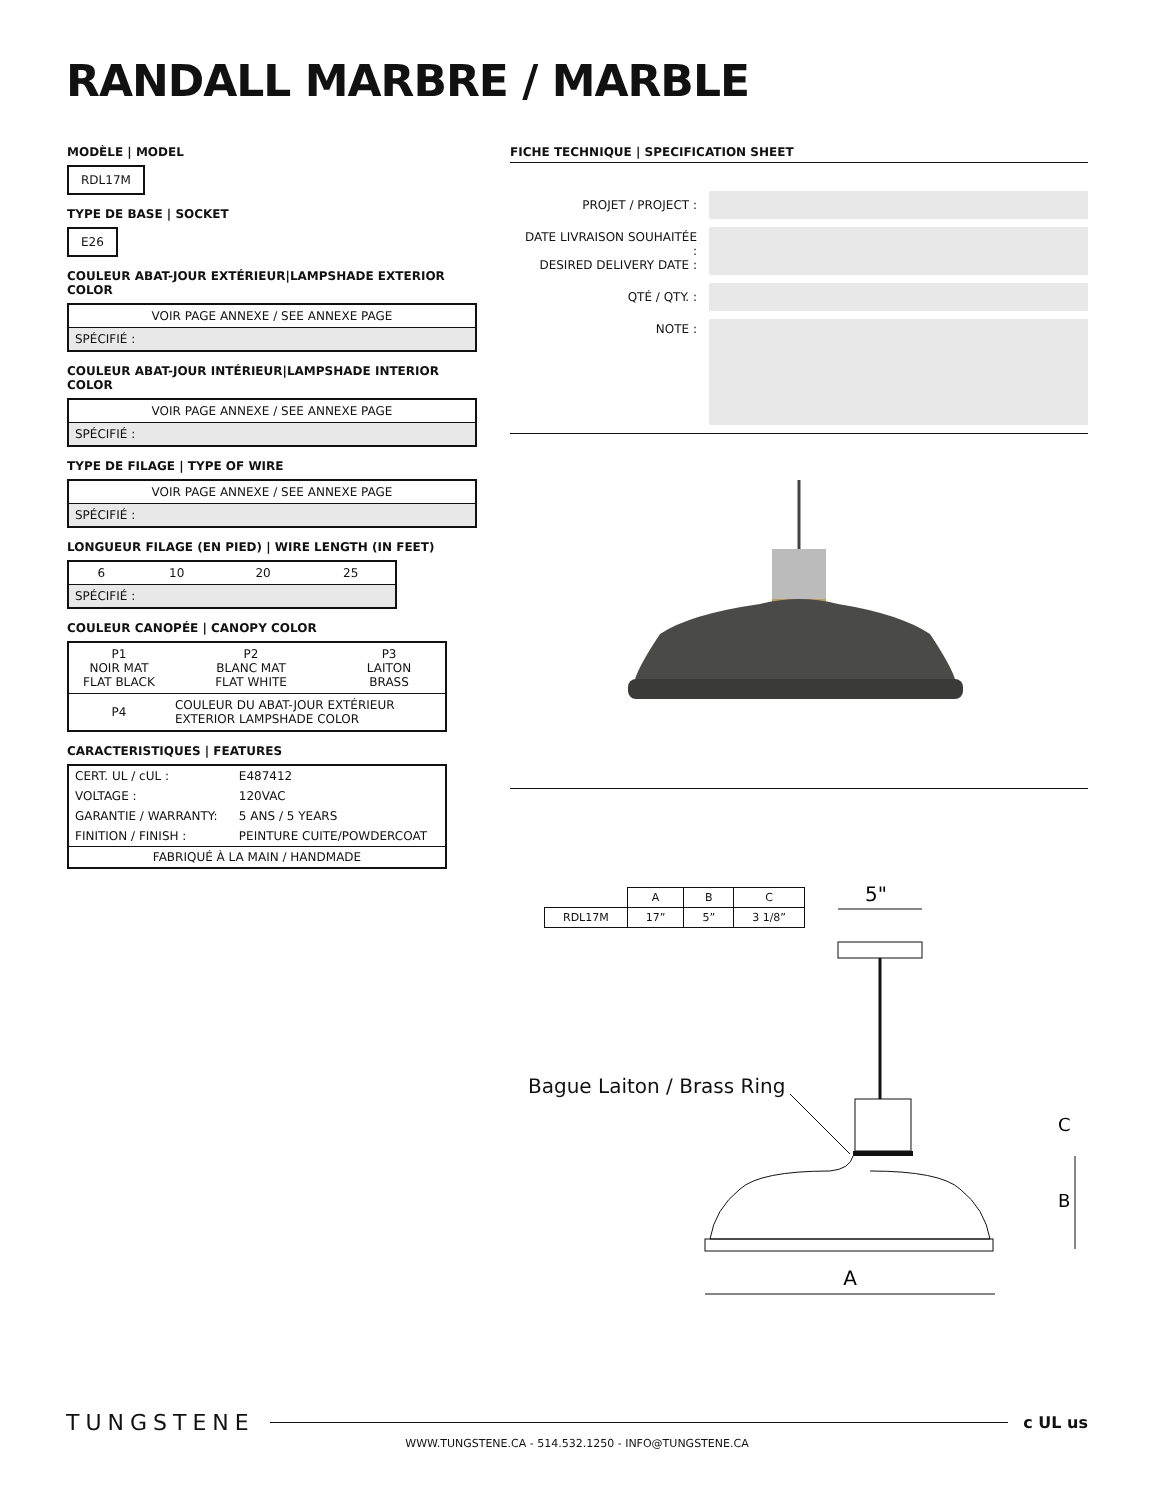RANDALL MARBRE / MARBLE
MODÈLE | MODEL
RDL17M
TYPE DE BASE | SOCKET
E26
COULEUR ABAT-JOUR EXTÉRIEUR|LAMPSHADE EXTERIOR COLOR
| VOIR PAGE ANNEXE / SEE ANNEXE PAGE |
| SPÉCIFIÉ : |
COULEUR ABAT-JOUR INTÉRIEUR|LAMPSHADE INTERIOR COLOR
| VOIR PAGE ANNEXE / SEE ANNEXE PAGE |
| SPÉCIFIÉ : |
TYPE DE FILAGE | TYPE OF WIRE
| VOIR PAGE ANNEXE / SEE ANNEXE PAGE |
| SPÉCIFIÉ : |
LONGUEUR FILAGE (EN PIED) | WIRE LENGTH (IN FEET)
| 6 | 10 | 20 | 25 |
| SPÉCIFIÉ : | | | |
COULEUR CANOPÉE | CANOPY COLOR
| P1 NOIR MAT FLAT BLACK | P2 BLANC MAT FLAT WHITE | P3 LAITON BRASS |
| P4 | COULEUR DU ABAT-JOUR EXTÉRIEUR EXTERIOR LAMPSHADE COLOR | |
CARACTERISTIQUES | FEATURES
| CERT. UL / cUL : | E487412 |
| VOLTAGE : | 120VAC |
| GARANTIE / WARRANTY: | 5 ANS / 5 YEARS |
| FINITION / FINISH : | PEINTURE CUITE/POWDERCOAT |
| FABRIQUÉ À LA MAIN / HANDMADE | |
FICHE TECHNIQUE | SPECIFICATION SHEET
| PROJET / PROJECT : | |
| DATE LIVRAISON SOUHAITÉE : DESIRED DELIVERY DATE : | |
| QTÉ / QTY. : | |
| NOTE : | |
| | A | B | C |
| --- | --- | --- | --- |
| RDL17M | 17” | 5” | 3 1/8” |
Bague Laiton / Brass Ring
5"
A
B
C
TUNGSTENE c UL us
WWW.TUNGSTENE.CA - 514.532.1250 - INFO@TUNGSTENE.CA